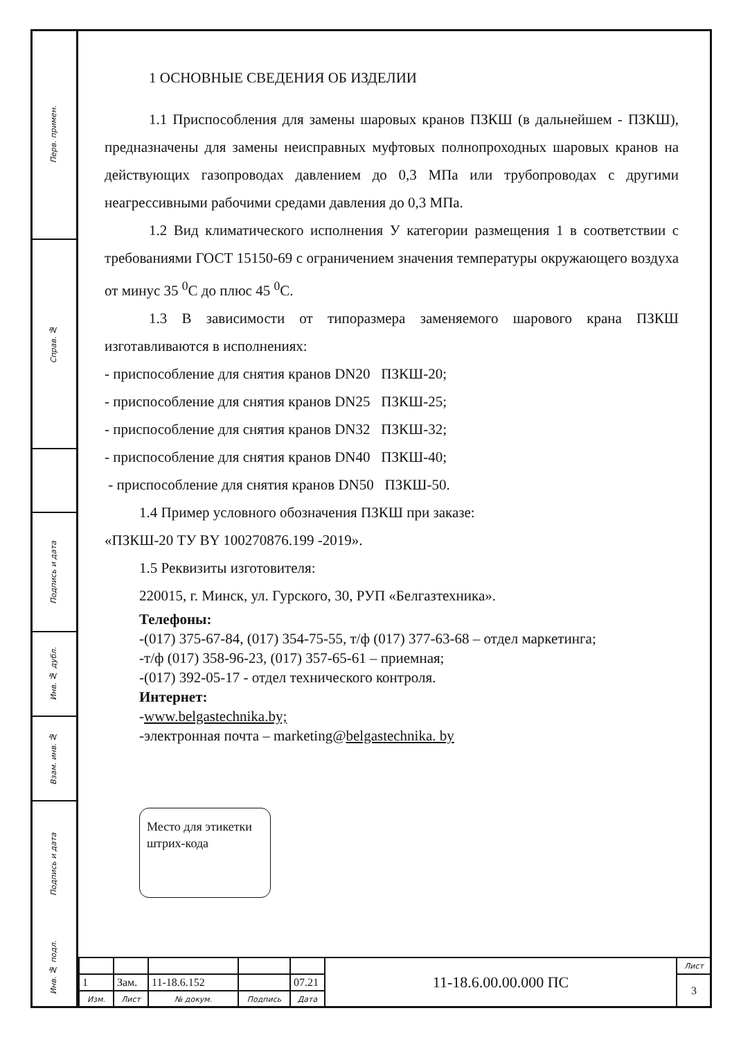Перв. примен.
Справ. №
Подпись и дата
Инв. № дубл.
Взам. инв. №
Подпись и дата
Инв. № подл.
1 ОСНОВНЫЕ СВЕДЕНИЯ ОБ ИЗДЕЛИИ
1.1 Приспособления для замены шаровых кранов ПЗКШ (в дальнейшем - ПЗКШ), предназначены для замены неисправных муфтовых полнопроходных шаровых кранов на действующих газопроводах давлением до 0,3 МПа или трубопроводах с другими неагрессивными рабочими средами давления до 0,3 МПа.
1.2 Вид климатического исполнения У категории размещения 1 в соответствии с требованиями ГОСТ 15150-69 с ограничением значения температуры окружающего воздуха от минус 35 <sup>0</sup>С до плюс 45 <sup>0</sup>С.
1.3 В зависимости от типоразмера заменяемого шарового крана ПЗКШ изготавливаются в исполнениях:
- приспособление для снятия кранов DN20 ПЗКШ-20;
- приспособление для снятия кранов DN25 ПЗКШ-25;
- приспособление для снятия кранов DN32 ПЗКШ-32;
- приспособление для снятия кранов DN40 ПЗКШ-40;
- приспособление для снятия кранов DN50 ПЗКШ-50.
1.4 Пример условного обозначения ПЗКШ при заказе:
«ПЗКШ-20 ТУ BY 100270876.199 -2019».
1.5 Реквизиты изготовителя:
220015, г. Минск, ул. Гурского, 30, РУП «Белгазтехника».
Телефоны:
-(017) 375-67-84, (017) 354-75-55, т/ф (017) 377-63-68 – отдел маркетинга;
-т/ф (017) 358-96-23, (017) 357-65-61 – приемная;
-(017) 392-05-17 - отдел технического контроля.
Интернет:
-www.belgastechnika.by;
-электронная почта – marketing@belgastechnika. by
Место для этикетки штрих-кода
| | | | | | 11-18.6.00.00.000 ПС | Лист |
| 1 | Зам. | 11-18.6.152 | | 07.21 | | 3 |
| Изм. | Лист | № докум. | Подпись | Дата | | |